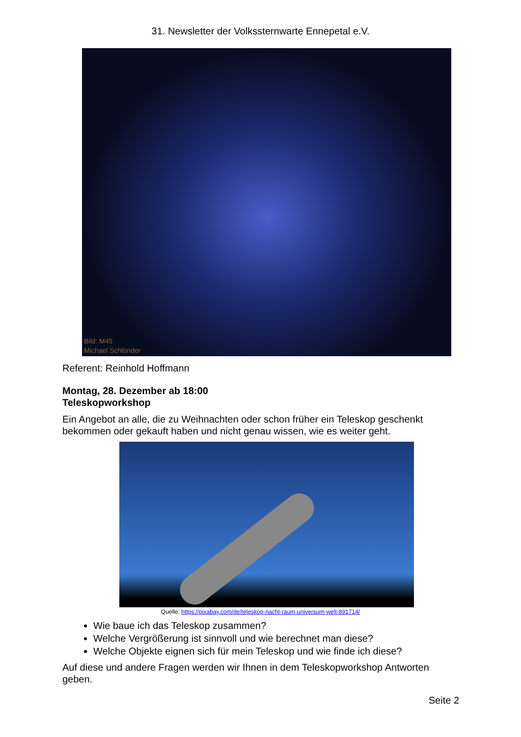31. Newsletter der Volkssternwarte Ennepetal e.V.
Bild: M45
Michael Schlünder
Referent: Reinhold Hoffmann
Montag, 28. Dezember ab 18:00
Teleskopworkshop
Ein Angebot an alle, die zu Weihnachten oder schon früher ein Teleskop geschenkt bekommen oder gekauft haben und nicht genau wissen, wie es weiter geht.
Quelle: https://pixabay.com/de/teleskop-nacht-raum-universum-welt-891714/
Wie baue ich das Teleskop zusammen?
Welche Vergrößerung ist sinnvoll und wie berechnet man diese?
Welche Objekte eignen sich für mein Teleskop und wie finde ich diese?
Auf diese und andere Fragen werden wir Ihnen in dem Teleskopworkshop Antworten geben.
Seite 2